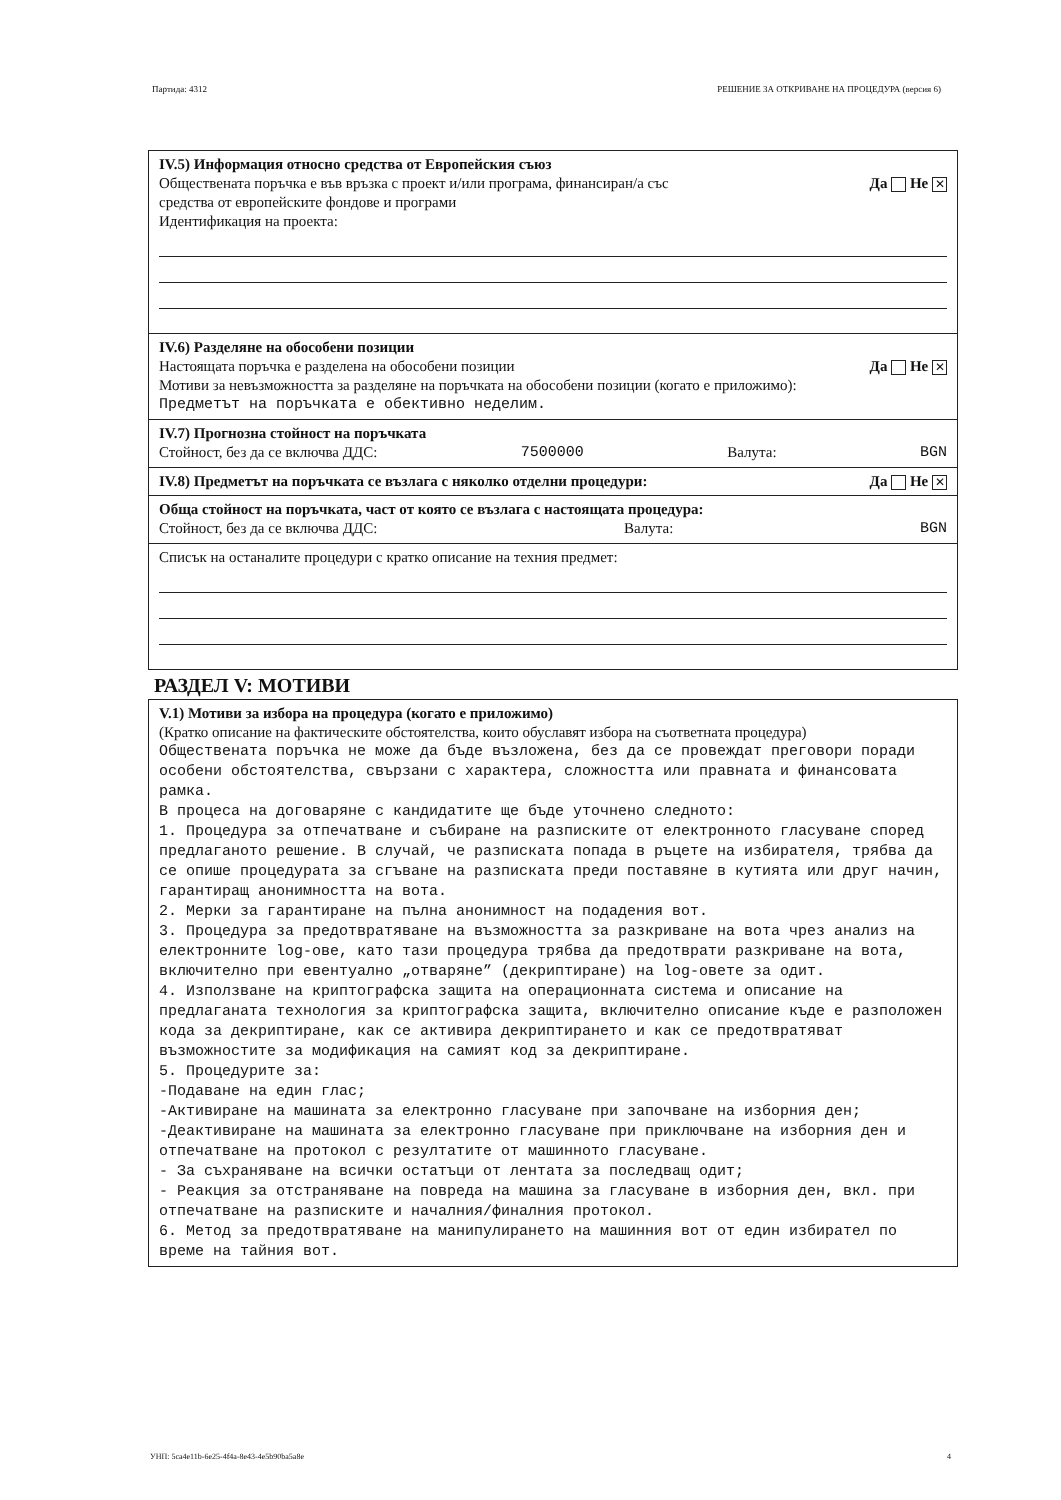Партида: 4312 РЕШЕНИЕ ЗА ОТКРИВАНЕ НА ПРОЦЕДУРА (версия 6)
IV.5) Информация относно средства от Европейския съюз
Обществената поръчка е във връзка с проект и/или програма, финансиран/а със
средства от европейските фондове и програми Да Не ✕
Идентификация на проекта:
IV.6) Разделяне на обособени позиции
Настоящата поръчка е разделена на обособени позиции Да Не ✕
Мотиви за невъзможността за разделяне на поръчката на обособени позиции (когато е приложимо):
Предметът на поръчката е обективно неделим.
IV.7) Прогнозна стойност на поръчката
Стойност, без да се включва ДДС: 7500000 Валута: BGN
IV.8) Предметът на поръчката се възлага с няколко отделни процедури: Да Не ✕
Обща стойност на поръчката, част от която се възлага с настоящата процедура:
Стойност, без да се включва ДДС: Валута: BGN
Списък на останалите процедури с кратко описание на техния предмет:
РАЗДЕЛ V: МОТИВИ
V.1) Мотиви за избора на процедура (когато е приложимо)
(Кратко описание на фактическите обстоятелства, които обуславят избора на съответната процедура)
Обществената поръчка не може да бъде възложена, без да се провеждат преговори поради особени обстоятелства, свързани с характера, сложността или правната и финансовата рамка.
В процеса на договаряне с кандидатите ще бъде уточнено следното:
1. Процедура за отпечатване и събиране на разписките от електронното гласуване според предлаганото решение. В случай, че разписката попада в ръцете на избирателя, трябва да се опише процедурата за сгъване на разписката преди поставяне в кутията или друг начин, гарантиращ анонимността на вота.
2. Мерки за гарантиране на пълна анонимност на подадения вот.
3. Процедура за предотвратяване на възможността за разкриване на вота чрез анализ на електронните log-ове, като тази процедура трябва да предотврати разкриване на вота, включително при евентуално „отваряне” (декриптиране) на log-овете за одит.
4. Използване на криптографска защита на операционната система и описание на предлаганата технология за криптографска защита, включително описание къде е разположен кода за декриптиране, как се активира декриптирането и как се предотвратяват възможностите за модификация на самият код за декриптиране.
5. Процедурите за:
-Подаване на един глас;
-Активиране на машината за електронно гласуване при започване на изборния ден;
-Деактивиране на машината за електронно гласуване при приключване на изборния ден и отпечатване на протокол с резултатите от машинното гласуване.
- За съхраняване на всички остатъци от лентата за последващ одит;
- Реакция за отстраняване на повреда на машина за гласуване в изборния ден, вкл. при отпечатване на разписките и началния/финалния протокол.
6. Метод за предотвратяване на манипулирането на машинния вот от един избирател по време на тайния вот.
УНП: 5ca4e11b-6e25-4f4a-8e43-4e5b90ba5a8e 4